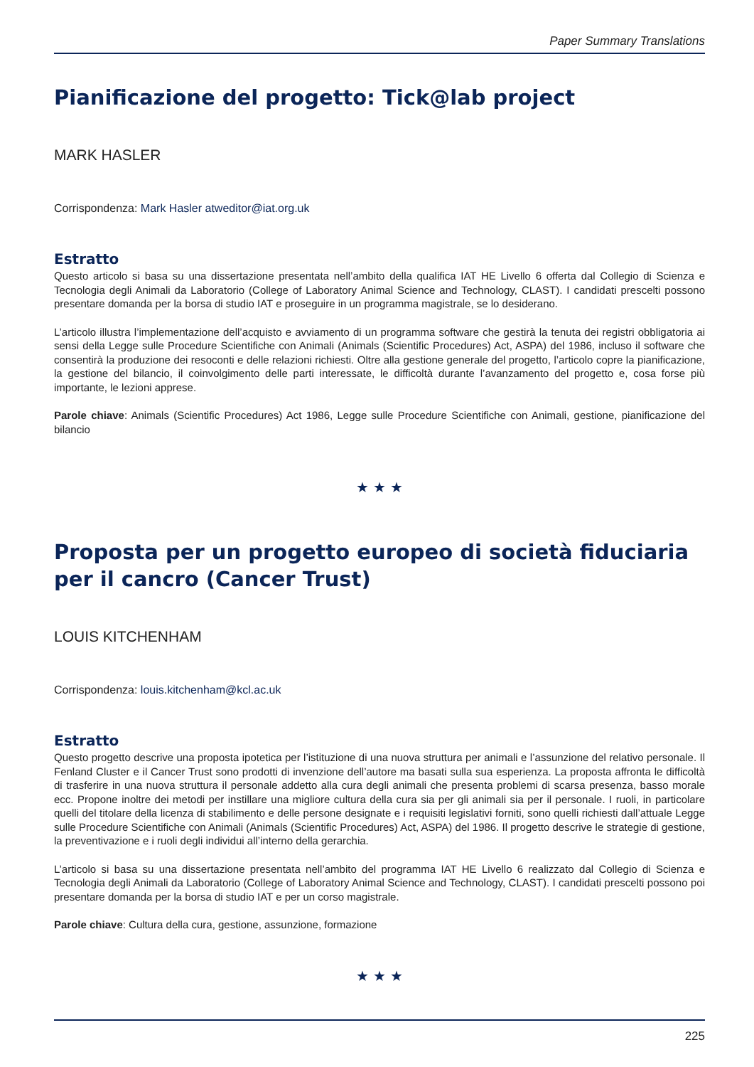Paper Summary Translations
Pianificazione del progetto: Tick@lab project
MARK HASLER
Corrispondenza: Mark Hasler atweditor@iat.org.uk
Estratto
Questo articolo si basa su una dissertazione presentata nell’ambito della qualifica IAT HE Livello 6 offerta dal Collegio di Scienza e Tecnologia degli Animali da Laboratorio (College of Laboratory Animal Science and Technology, CLAST). I candidati prescelti possono presentare domanda per la borsa di studio IAT e proseguire in un programma magistrale, se lo desiderano.
L’articolo illustra l’implementazione dell’acquisto e avviamento di un programma software che gestirà la tenuta dei registri obbligatoria ai sensi della Legge sulle Procedure Scientifiche con Animali (Animals (Scientific Procedures) Act, ASPA) del 1986, incluso il software che consentirà la produzione dei resoconti e delle relazioni richiesti. Oltre alla gestione generale del progetto, l’articolo copre la pianificazione, la gestione del bilancio, il coinvolgimento delle parti interessate, le difficoltà durante l’avanzamento del progetto e, cosa forse più importante, le lezioni apprese.
Parole chiave: Animals (Scientific Procedures) Act 1986, Legge sulle Procedure Scientifiche con Animali, gestione, pianificazione del bilancio
★ ★ ★
Proposta per un progetto europeo di società fiduciaria per il cancro (Cancer Trust)
LOUIS KITCHENHAM
Corrispondenza: louis.kitchenham@kcl.ac.uk
Estratto
Questo progetto descrive una proposta ipotetica per l’istituzione di una nuova struttura per animali e l’assunzione del relativo personale. Il Fenland Cluster e il Cancer Trust sono prodotti di invenzione dell’autore ma basati sulla sua esperienza. La proposta affronta le difficoltà di trasferire in una nuova struttura il personale addetto alla cura degli animali che presenta problemi di scarsa presenza, basso morale ecc. Propone inoltre dei metodi per instillare una migliore cultura della cura sia per gli animali sia per il personale. I ruoli, in particolare quelli del titolare della licenza di stabilimento e delle persone designate e i requisiti legislativi forniti, sono quelli richiesti dall’attuale Legge sulle Procedure Scientifiche con Animali (Animals (Scientific Procedures) Act, ASPA) del 1986. Il progetto descrive le strategie di gestione, la preventivazione e i ruoli degli individui all’interno della gerarchia.
L’articolo si basa su una dissertazione presentata nell’ambito del programma IAT HE Livello 6 realizzato dal Collegio di Scienza e Tecnologia degli Animali da Laboratorio (College of Laboratory Animal Science and Technology, CLAST). I candidati prescelti possono poi presentare domanda per la borsa di studio IAT e per un corso magistrale.
Parole chiave: Cultura della cura, gestione, assunzione, formazione
★ ★ ★
225